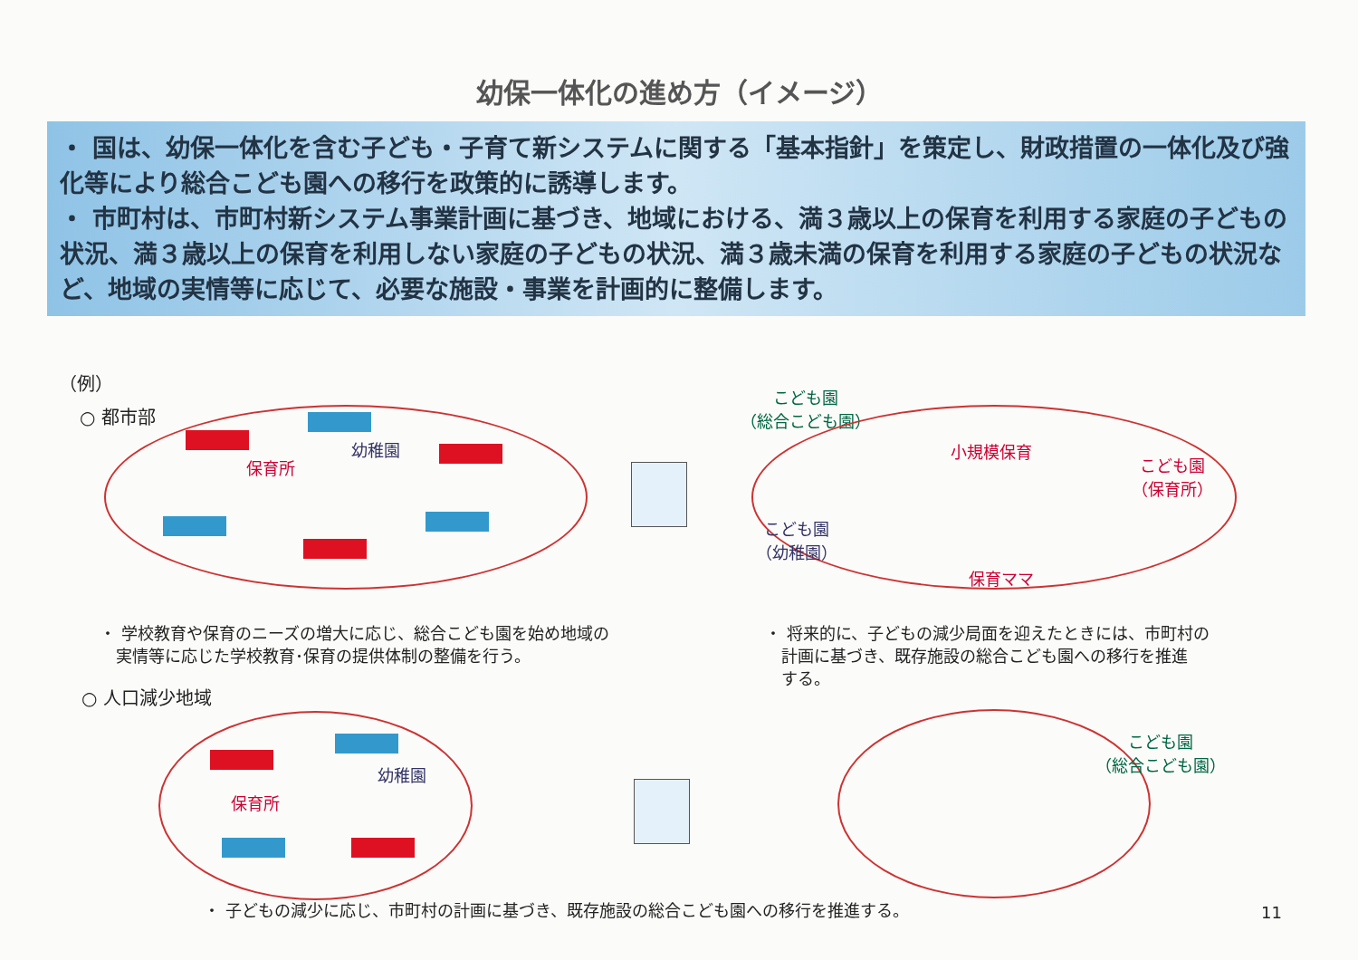幼保一体化の進め方（イメージ）
・ 国は、幼保一体化を含む子ども・子育て新システムに関する「基本指針」を策定し、財政措置の一体化及び強化等により総合こども園への移行を政策的に誘導します。
・ 市町村は、市町村新システム事業計画に基づき、地域における、満３歳以上の保育を利用する家庭の子どもの状況、満３歳以上の保育を利用しない家庭の子どもの状況、満３歳未満の保育を利用する家庭の子どもの状況など、地域の実情等に応じて、必要な施設・事業を計画的に整備します。
（例）
○ 都市部
保育所
幼稚園
こども園
（総合こども園）
小規模保育
こども園
（保育所）
こども園
（幼稚園）
保育ママ
・ 学校教育や保育のニーズの増大に応じ、総合こども園を始め地域の
　実情等に応じた学校教育･保育の提供体制の整備を行う。
・ 将来的に、子どもの減少局面を迎えたときには、市町村の
　計画に基づき、既存施設の総合こども園への移行を推進
　する。
○ 人口減少地域
保育所
幼稚園
こども園
（総合こども園）
・ 子どもの減少に応じ、市町村の計画に基づき、既存施設の総合こども園への移行を推進する。
11